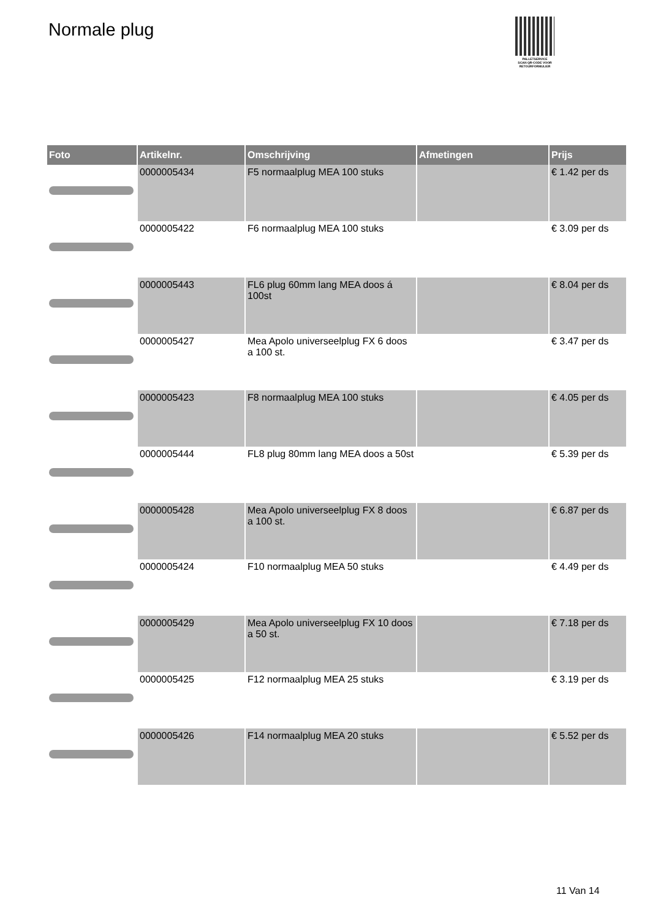Normale plug
PALLETSERVICE
SCAN QR-CODE VOOR RETOURFORMULIER
| Foto | Artikelnr. | Omschrijving | Afmetingen | Prijs |
| --- | --- | --- | --- | --- |
| | 0000005434 | F5 normaalplug MEA 100 stuks | | € 1.42 per ds |
| | 0000005422 | F6 normaalplug MEA 100 stuks | | € 3.09 per ds |
| | 0000005443 | FL6 plug 60mm lang MEA doos á 100st | | € 8.04 per ds |
| | 0000005427 | Mea Apolo universeelplug FX 6 doos a 100 st. | | € 3.47 per ds |
| | 0000005423 | F8 normaalplug MEA 100 stuks | | € 4.05 per ds |
| | 0000005444 | FL8 plug 80mm lang MEA doos a 50st | | € 5.39 per ds |
| | 0000005428 | Mea Apolo universeelplug FX 8 doos a 100 st. | | € 6.87 per ds |
| | 0000005424 | F10 normaalplug MEA 50 stuks | | € 4.49 per ds |
| | 0000005429 | Mea Apolo universeelplug FX 10 doos a 50 st. | | € 7.18 per ds |
| | 0000005425 | F12 normaalplug MEA 25 stuks | | € 3.19 per ds |
| | 0000005426 | F14 normaalplug MEA 20 stuks | | € 5.52 per ds |
11 Van 14